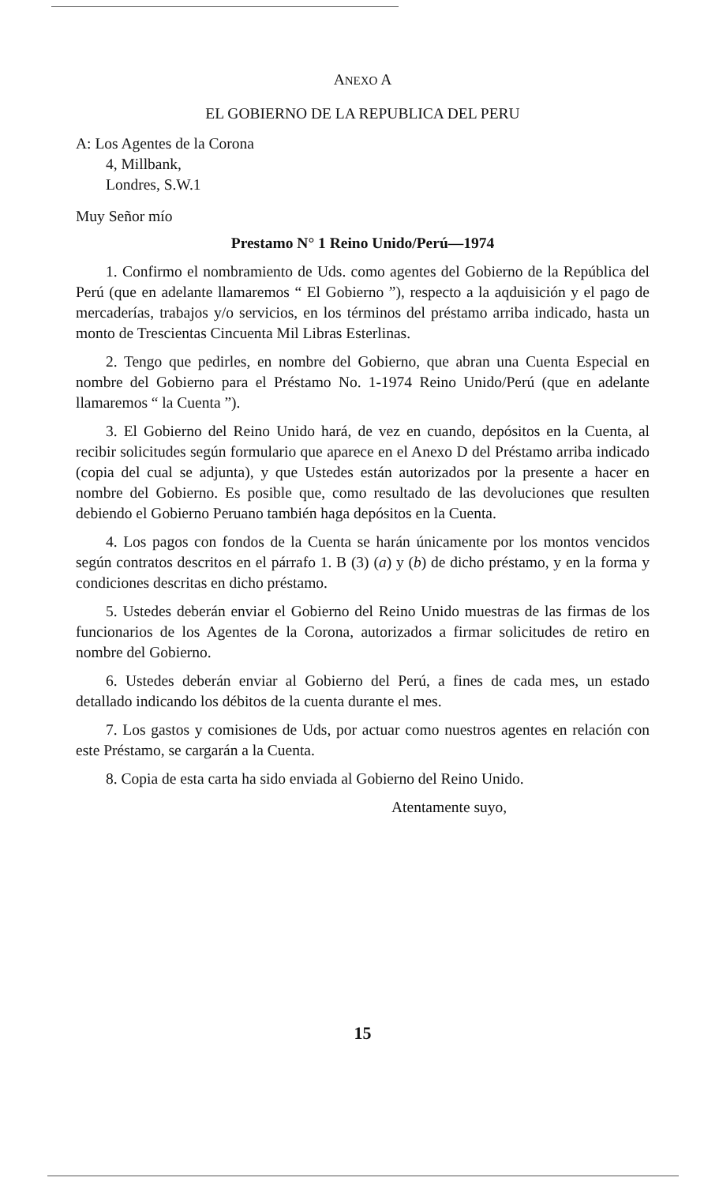ANEXO A
EL GOBIERNO DE LA REPUBLICA DEL PERU
A: Los Agentes de la Corona
4, Millbank,
Londres, S.W.1
Muy Señor mío
Prestamo N° 1 Reino Unido/Perú—1974
1. Confirmo el nombramiento de Uds. como agentes del Gobierno de la República del Perú (que en adelante llamaremos “ El Gobierno ”), respecto a la aqduisición y el pago de mercaderías, trabajos y/o servicios, en los términos del préstamo arriba indicado, hasta un monto de Trescientas Cincuenta Mil Libras Esterlinas.
2. Tengo que pedirles, en nombre del Gobierno, que abran una Cuenta Especial en nombre del Gobierno para el Préstamo No. 1-1974 Reino Unido/Perú (que en adelante llamaremos “ la Cuenta ”).
3. El Gobierno del Reino Unido hará, de vez en cuando, depósitos en la Cuenta, al recibir solicitudes según formulario que aparece en el Anexo D del Préstamo arriba indicado (copia del cual se adjunta), y que Ustedes están autorizados por la presente a hacer en nombre del Gobierno. Es posible que, como resultado de las devoluciones que resulten debiendo el Gobierno Peruano también haga depósitos en la Cuenta.
4. Los pagos con fondos de la Cuenta se harán únicamente por los montos vencidos según contratos descritos en el párrafo 1. B (3) (a) y (b) de dicho préstamo, y en la forma y condiciones descritas en dicho préstamo.
5. Ustedes deberán enviar el Gobierno del Reino Unido muestras de las firmas de los funcionarios de los Agentes de la Corona, autorizados a firmar solicitudes de retiro en nombre del Gobierno.
6. Ustedes deberán enviar al Gobierno del Perú, a fines de cada mes, un estado detallado indicando los débitos de la cuenta durante el mes.
7. Los gastos y comisiones de Uds, por actuar como nuestros agentes en relación con este Préstamo, se cargarán a la Cuenta.
8. Copia de esta carta ha sido enviada al Gobierno del Reino Unido.
Atentamente suyo,
15